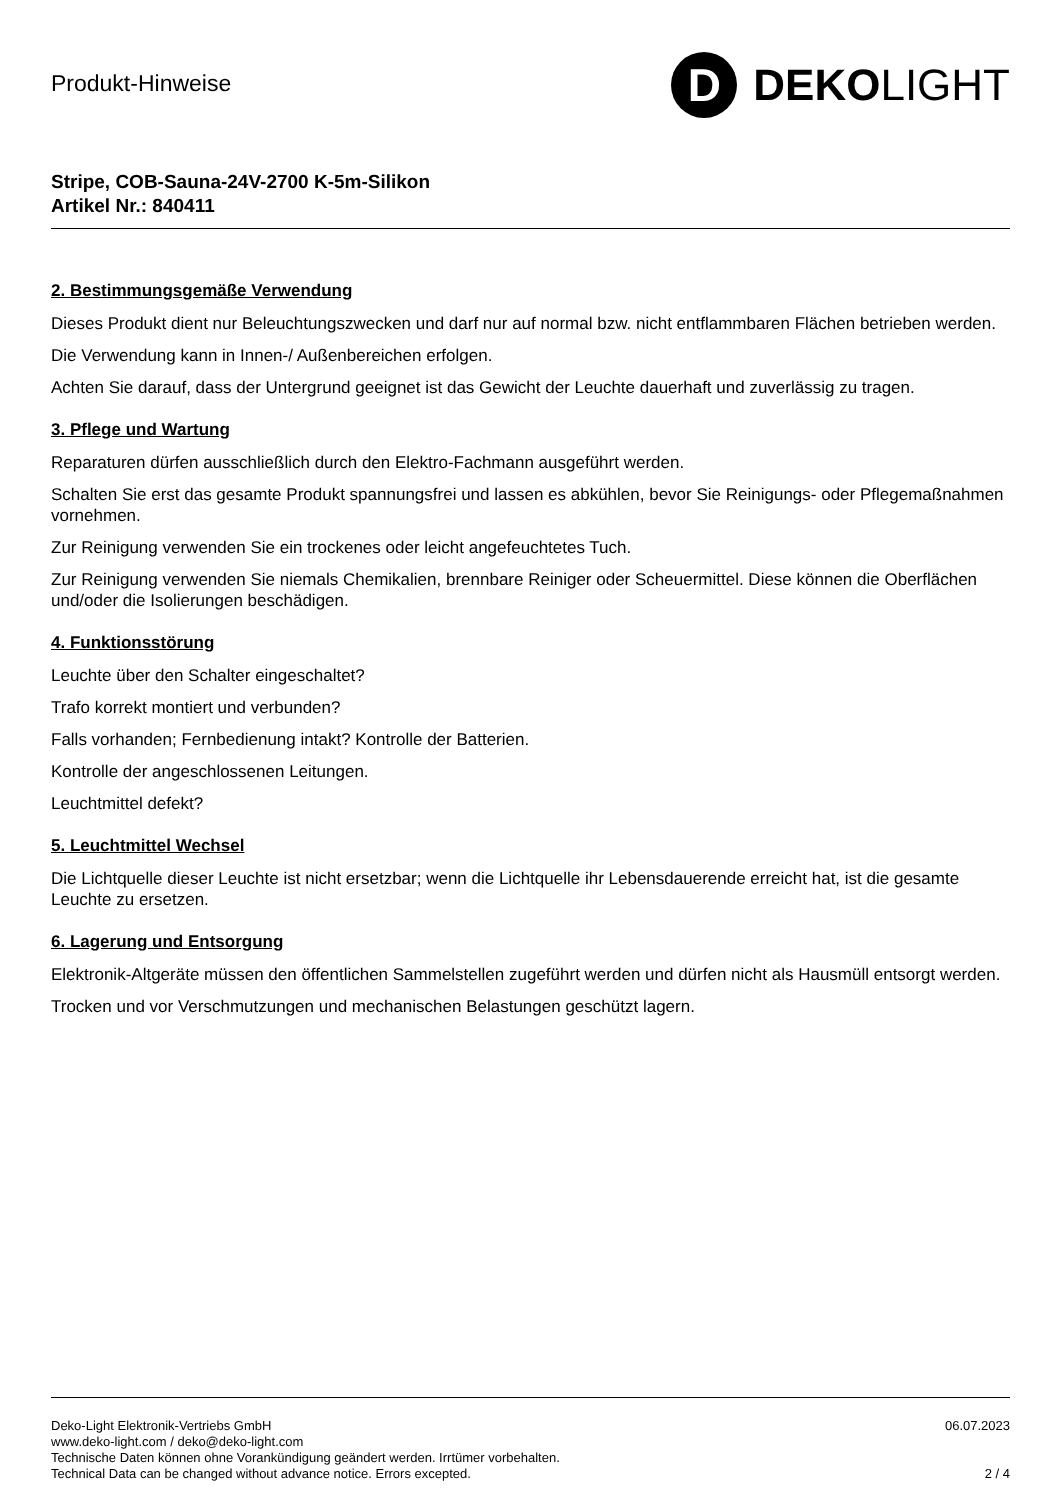Produkt-Hinweise
D
DEKO LIGHT
Stripe, COB-Sauna-24V-2700 K-5m-Silikon
Artikel Nr.: 840411
2. Bestimmungsgemäße Verwendung
Dieses Produkt dient nur Beleuchtungszwecken und darf nur auf normal bzw. nicht entflammbaren Flächen betrieben werden.
Die Verwendung kann in Innen-/ Außenbereichen erfolgen.
Achten Sie darauf, dass der Untergrund geeignet ist das Gewicht der Leuchte dauerhaft und zuverlässig zu tragen.
3. Pflege und Wartung
Reparaturen dürfen ausschließlich durch den Elektro-Fachmann ausgeführt werden.
Schalten Sie erst das gesamte Produkt spannungsfrei und lassen es abkühlen, bevor Sie Reinigungs- oder Pflegemaßnahmen vornehmen.
Zur Reinigung verwenden Sie ein trockenes oder leicht angefeuchtetes Tuch.
Zur Reinigung verwenden Sie niemals Chemikalien, brennbare Reiniger oder Scheuermittel. Diese können die Oberflächen und/oder die Isolierungen beschädigen.
4. Funktionsstörung
Leuchte über den Schalter eingeschaltet?
Trafo korrekt montiert und verbunden?
Falls vorhanden; Fernbedienung intakt? Kontrolle der Batterien.
Kontrolle der angeschlossenen Leitungen.
Leuchtmittel defekt?
5. Leuchtmittel Wechsel
Die Lichtquelle dieser Leuchte ist nicht ersetzbar; wenn die Lichtquelle ihr Lebensdauerende erreicht hat, ist die gesamte Leuchte zu ersetzen.
6. Lagerung und Entsorgung
Elektronik-Altgeräte müssen den öffentlichen Sammelstellen zugeführt werden und dürfen nicht als Hausmüll entsorgt werden.
Trocken und vor Verschmutzungen und mechanischen Belastungen geschützt lagern.
Deko-Light Elektronik-Vertriebs GmbH
www.deko-light.com / deko@deko-light.com
Technische Daten können ohne Vorankündigung geändert werden. Irrtümer vorbehalten.
Technical Data can be changed without advance notice. Errors excepted.
06.07.2023
2 / 4